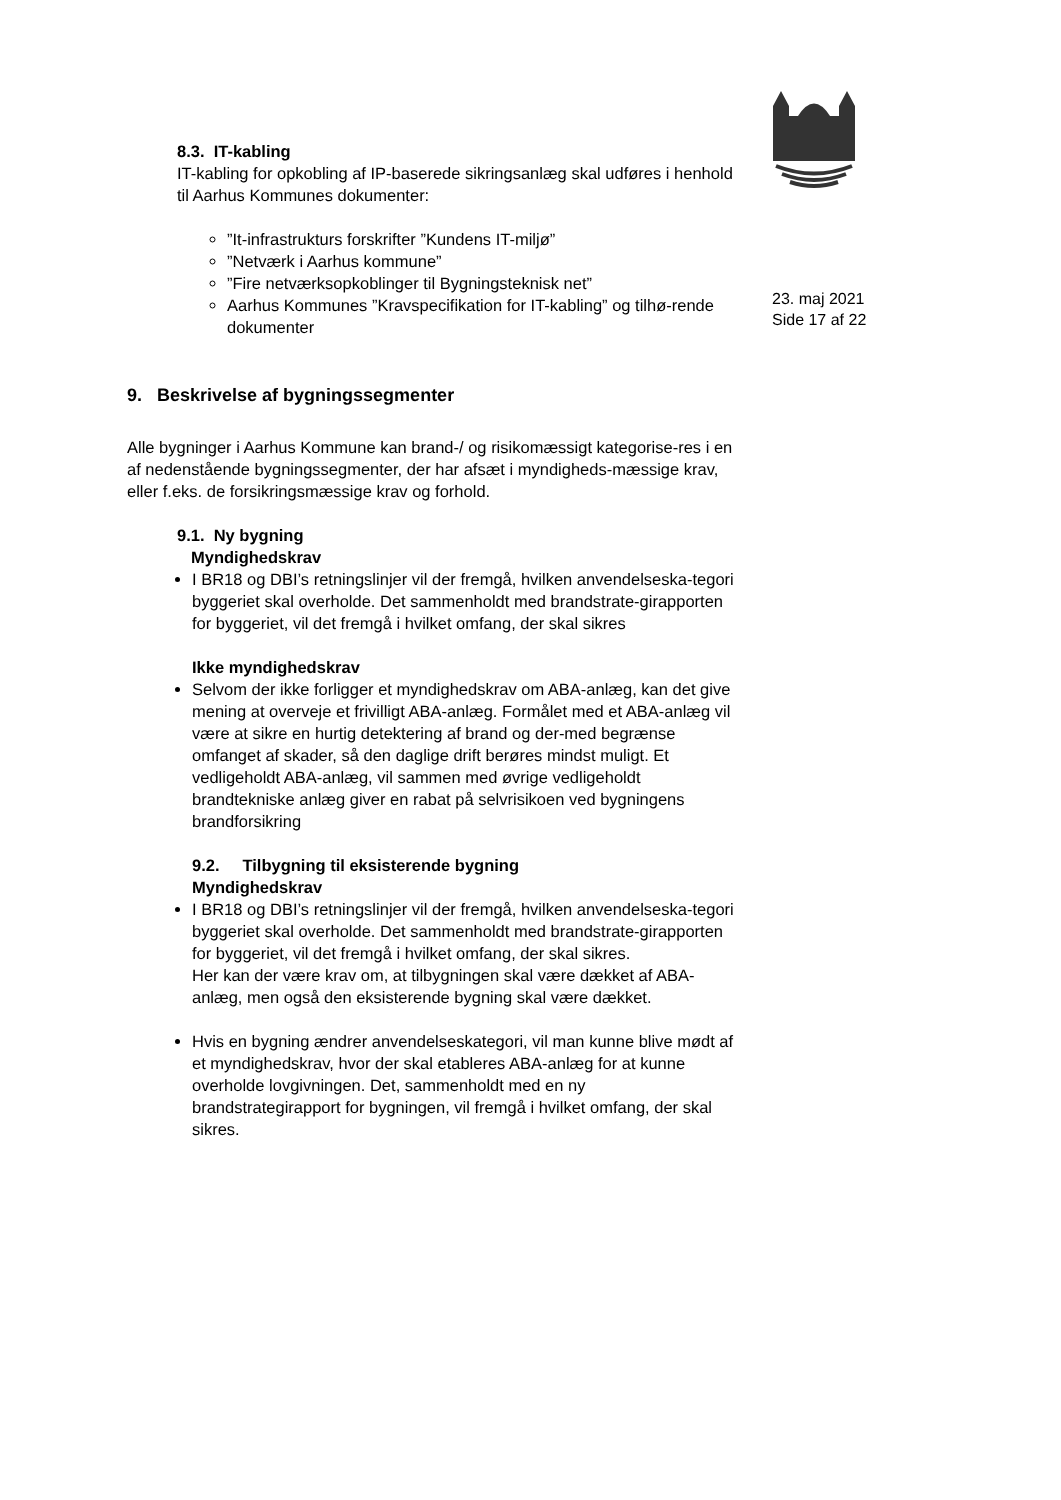23. maj 2021
Side 17 af 22
8.3. IT-kabling
IT-kabling for opkobling af IP-baserede sikringsanlæg skal udføres i henhold til Aarhus Kommunes dokumenter:
”It-infrastrukturs forskrifter ”Kundens IT-miljø”
”Netværk i Aarhus kommune”
”Fire netværksopkoblinger til Bygningsteknisk net”
Aarhus Kommunes ”Kravspecifikation for IT-kabling” og tilhø-rende dokumenter
9. Beskrivelse af bygningssegmenter
Alle bygninger i Aarhus Kommune kan brand-/ og risikomæssigt kategorise-res i en af nedenstående bygningssegmenter, der har afsæt i myndigheds-mæssige krav, eller f.eks. de forsikringsmæssige krav og forhold.
9.1. Ny bygning
Myndighedskrav
I BR18 og DBI’s retningslinjer vil der fremgå, hvilken anvendelseska-tegori byggeriet skal overholde. Det sammenholdt med brandstrate-girapporten for byggeriet, vil det fremgå i hvilket omfang, der skal sikres
Ikke myndighedskrav
Selvom der ikke forligger et myndighedskrav om ABA-anlæg, kan det give mening at overveje et frivilligt ABA-anlæg. Formålet med et ABA-anlæg vil være at sikre en hurtig detektering af brand og der-med begrænse omfanget af skader, så den daglige drift berøres mindst muligt. Et vedligeholdt ABA-anlæg, vil sammen med øvrige vedligeholdt brandtekniske anlæg giver en rabat på selvrisikoen ved bygningens brandforsikring
9.2. Tilbygning til eksisterende bygning
Myndighedskrav
I BR18 og DBI’s retningslinjer vil der fremgå, hvilken anvendelseska-tegori byggeriet skal overholde. Det sammenholdt med brandstrate-girapporten for byggeriet, vil det fremgå i hvilket omfang, der skal sikres.
Her kan der være krav om, at tilbygningen skal være dækket af ABA-anlæg, men også den eksisterende bygning skal være dækket.
Hvis en bygning ændrer anvendelseskategori, vil man kunne blive mødt af et myndighedskrav, hvor der skal etableres ABA-anlæg for at kunne overholde lovgivningen. Det, sammenholdt med en ny brandstrategirapport for bygningen, vil fremgå i hvilket omfang, der skal sikres.